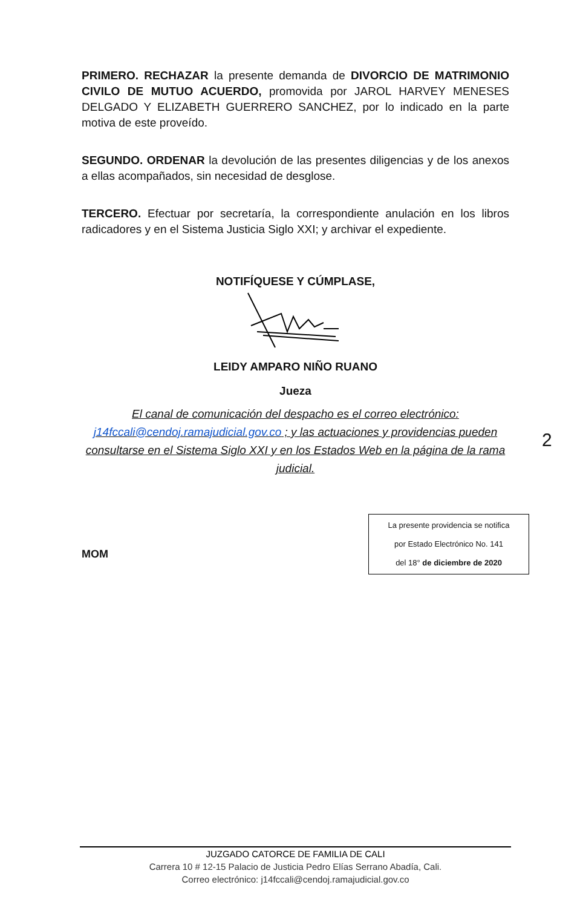PRIMERO. RECHAZAR la presente demanda de DIVORCIO DE MATRIMONIO CIVILO DE MUTUO ACUERDO, promovida por JAROL HARVEY MENESES DELGADO Y ELIZABETH GUERRERO SANCHEZ, por lo indicado en la parte motiva de este proveído.
SEGUNDO. ORDENAR la devolución de las presentes diligencias y de los anexos a ellas acompañados, sin necesidad de desglose.
TERCERO. Efectuar por secretaría, la correspondiente anulación en los libros radicadores y en el Sistema Justicia Siglo XXI; y archivar el expediente.
NOTIFÍQUESE Y CÚMPLASE,
LEIDY AMPARO NIÑO RUANO
Jueza
El canal de comunicación del despacho es el correo electrónico: j14fccali@cendoj.ramajudicial.gov.co ; y las actuaciones y providencias pueden consultarse en el Sistema Siglo XXI y en los Estados Web en la página de la rama judicial.
2
MOM
La presente providencia se notifica
por Estado Electrónico No. 141
del 18° de diciembre de 2020
JUZGADO CATORCE DE FAMILIA DE CALI
Carrera 10 # 12-15 Palacio de Justicia Pedro Elías Serrano Abadía, Cali.
Correo electrónico: j14fccali@cendoj.ramajudicial.gov.co